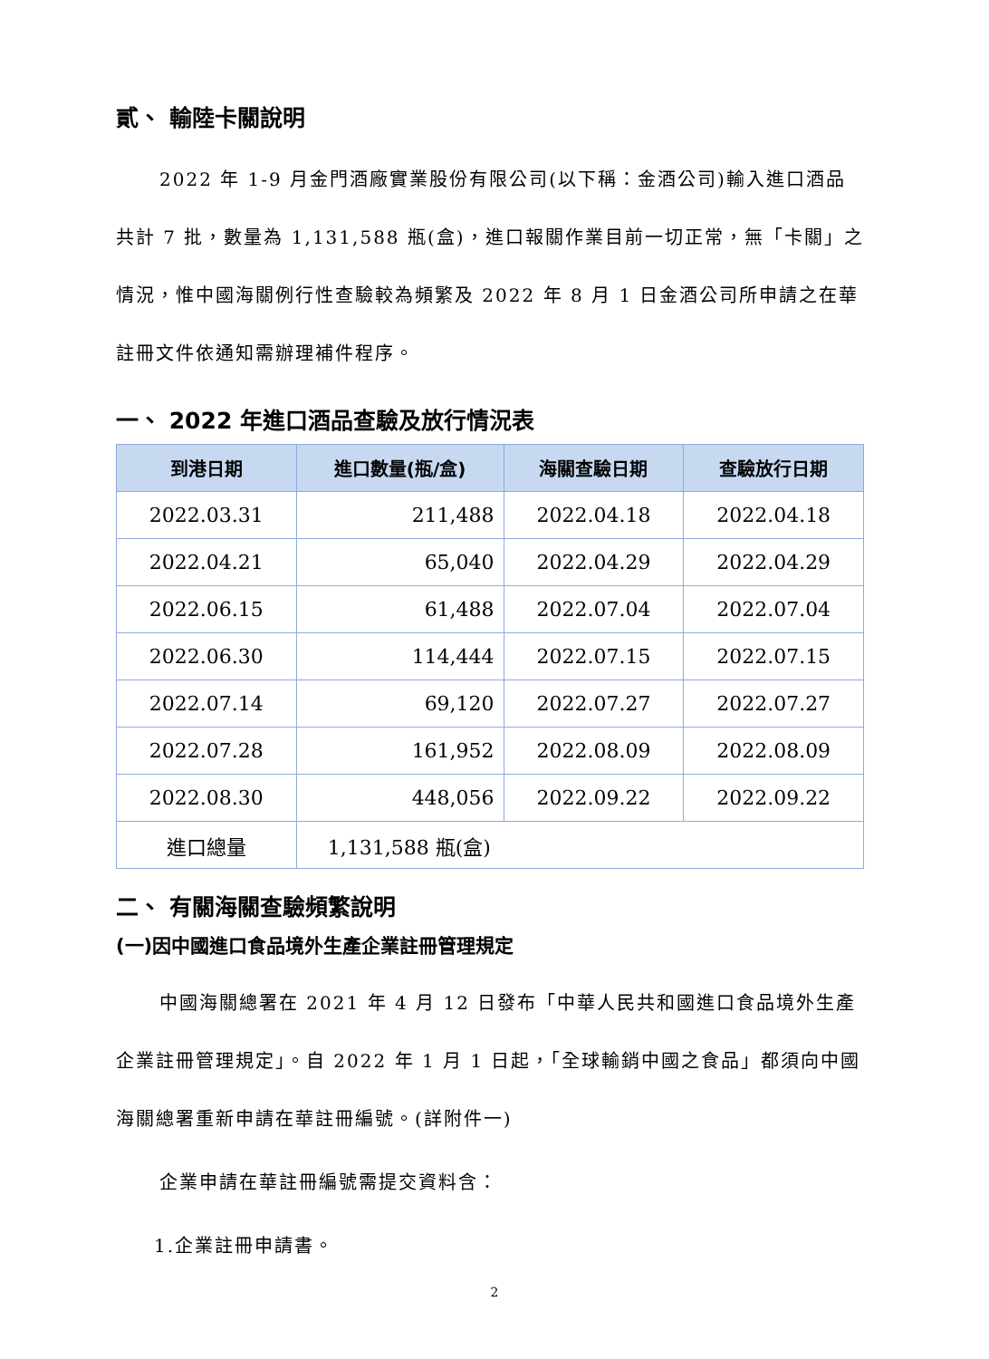貳、 輸陸卡關說明
2022 年 1-9 月金門酒廠實業股份有限公司(以下稱：金酒公司)輸入進口酒品共計 7 批，數量為 1,131,588 瓶(盒)，進口報關作業目前一切正常，無「卡關」之情況，惟中國海關例行性查驗較為頻繁及 2022 年 8 月 1 日金酒公司所申請之在華註冊文件依通知需辦理補件程序。
一、 2022 年進口酒品查驗及放行情況表
| 到港日期 | 進口數量(瓶/盒) | 海關查驗日期 | 查驗放行日期 |
| --- | --- | --- | --- |
| 2022.03.31 | 211,488 | 2022.04.18 | 2022.04.18 |
| 2022.04.21 | 65,040 | 2022.04.29 | 2022.04.29 |
| 2022.06.15 | 61,488 | 2022.07.04 | 2022.07.04 |
| 2022.06.30 | 114,444 | 2022.07.15 | 2022.07.15 |
| 2022.07.14 | 69,120 | 2022.07.27 | 2022.07.27 |
| 2022.07.28 | 161,952 | 2022.08.09 | 2022.08.09 |
| 2022.08.30 | 448,056 | 2022.09.22 | 2022.09.22 |
| 進口總量 | 1,131,588 瓶(盒) | | |
二、 有關海關查驗頻繁說明
(一)因中國進口食品境外生產企業註冊管理規定
中國海關總署在 2021 年 4 月 12 日發布「中華人民共和國進口食品境外生產企業註冊管理規定」。自 2022 年 1 月 1 日起，「全球輸銷中國之食品」都須向中國海關總署重新申請在華註冊編號。(詳附件一)
企業申請在華註冊編號需提交資料含：
1.企業註冊申請書。
2